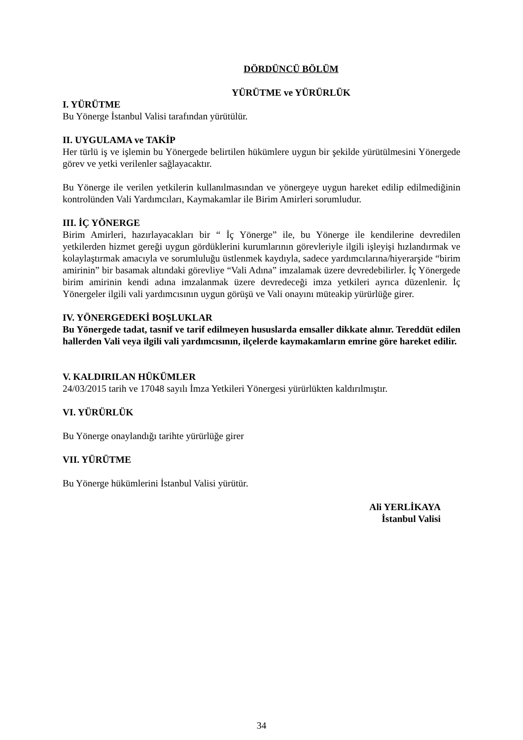DÖRDÜNCÜ BÖLÜM
YÜRÜTME ve YÜRÜRLÜK
I. YÜRÜTME
Bu Yönerge İstanbul Valisi tarafından yürütülür.
II. UYGULAMA ve TAKİP
Her türlü iş ve işlemin bu Yönergede belirtilen hükümlere uygun bir şekilde yürütülmesini Yönergede görev ve yetki verilenler sağlayacaktır.
Bu Yönerge ile verilen yetkilerin kullanılmasından ve yönergeye uygun hareket edilip edilmediğinin kontrolünden Vali Yardımcıları, Kaymakamlar ile Birim Amirleri sorumludur.
III. İÇ YÖNERGE
Birim Amirleri, hazırlayacakları bir “ İç Yönerge” ile, bu Yönerge ile kendilerine devredilen yetkilerden hizmet gereği uygun gördüklerini kurumlarının görevleriyle ilgili işleyişi hızlandırmak ve kolaylaştırmak amacıyla ve sorumluluğu üstlenmek kaydıyla, sadece yardımcılarına/hiyerarşide “birim amirinin” bir basamak altındaki görevliye “Vali Adına” imzalamak üzere devredebilirler. İç Yönergede birim amirinin kendi adına imzalanmak üzere devredeceği imza yetkileri ayrıca düzenlenir. İç Yönergeler ilgili vali yardımcısının uygun görüşü ve Vali onayını müteakip yürürlüğe girer.
IV. YÖNERGEDEKİ BOŞLUKLAR
Bu Yönergede tadat, tasnif ve tarif edilmeyen hususlarda emsaller dikkate alınır. Tereddüt edilen hallerden Vali veya ilgili vali yardımcısının, ilçelerde kaymakamların emrine göre hareket edilir.
V. KALDIRILAN HÜKÜMLER
24/03/2015 tarih ve 17048 sayılı İmza Yetkileri Yönergesi yürürlükten kaldırılmıştır.
VI. YÜRÜRLÜK
Bu Yönerge onaylandığı tarihte yürürlüğe girer
VII. YÜRÜTME
Bu Yönerge hükümlerini İstanbul Valisi yürütür.
Ali YERLİKAYA
İstanbul Valisi
34